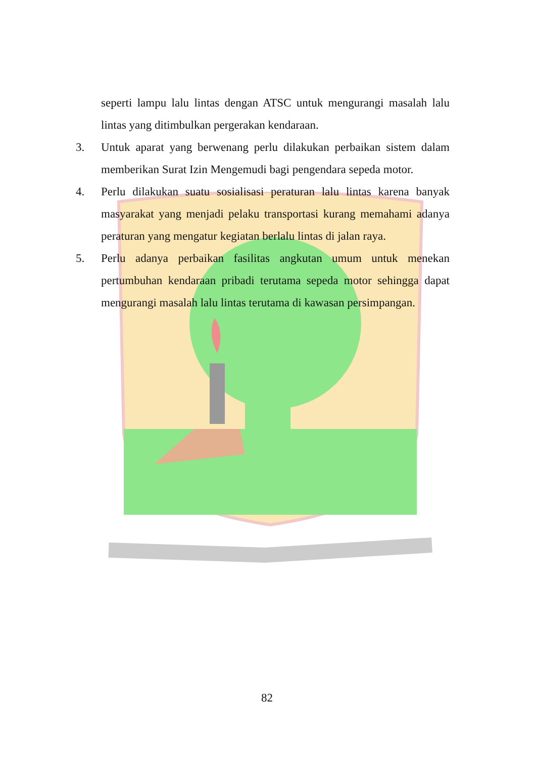seperti lampu lalu lintas dengan ATSC untuk mengurangi masalah lalu lintas yang ditimbulkan pergerakan kendaraan.
3. Untuk aparat yang berwenang perlu dilakukan perbaikan sistem dalam memberikan Surat Izin Mengemudi bagi pengendara sepeda motor.
4. Perlu dilakukan suatu sosialisasi peraturan lalu lintas karena banyak masyarakat yang menjadi pelaku transportasi kurang memahami adanya peraturan yang mengatur kegiatan berlalu lintas di jalan raya.
5. Perlu adanya perbaikan fasilitas angkutan umum untuk menekan pertumbuhan kendaraan pribadi terutama sepeda motor sehingga dapat mengurangi masalah lalu lintas terutama di kawasan persimpangan.
82